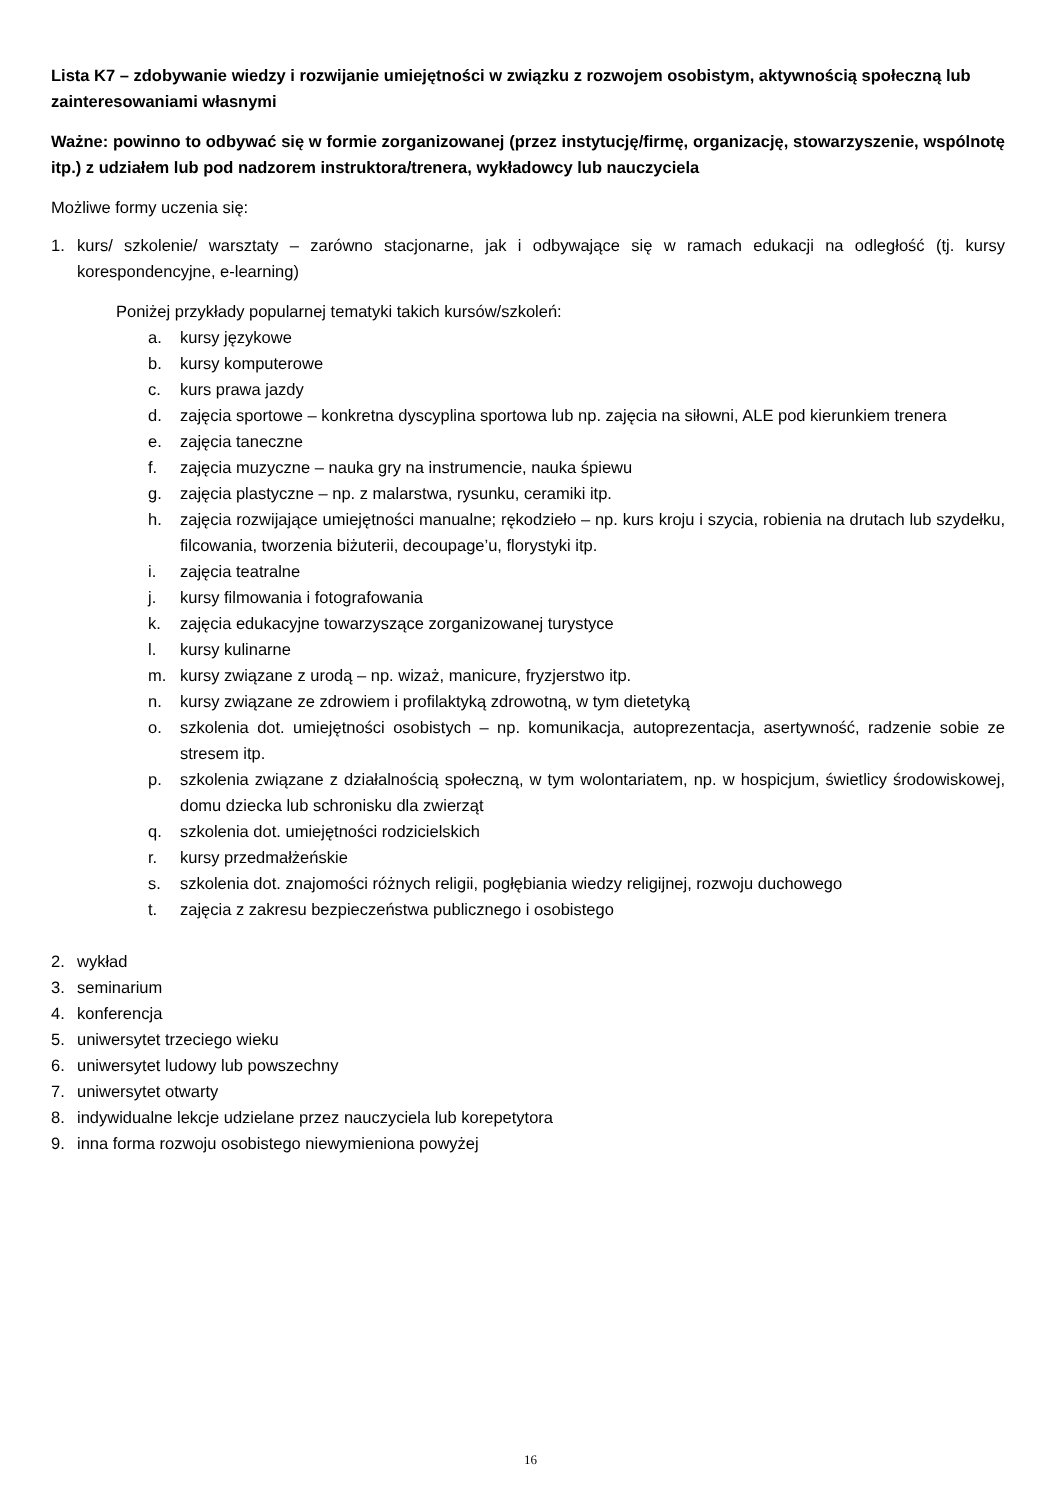Lista K7 – zdobywanie wiedzy i rozwijanie umiejętności w związku z rozwojem osobistym, aktywnością społeczną lub zainteresowaniami własnymi
Ważne: powinno to odbywać się w formie zorganizowanej (przez instytucję/firmę, organizację, stowarzyszenie, wspólnotę itp.) z udziałem lub pod nadzorem instruktora/trenera, wykładowcy lub nauczyciela
Możliwe formy uczenia się:
1. kurs/ szkolenie/ warsztaty – zarówno stacjonarne, jak i odbywające się w ramach edukacji na odległość (tj. kursy korespondencyjne, e-learning)
Poniżej przykłady popularnej tematyki takich kursów/szkoleń:
a. kursy językowe
b. kursy komputerowe
c. kurs prawa jazdy
d. zajęcia sportowe – konkretna dyscyplina sportowa lub np. zajęcia na siłowni, ALE pod kierunkiem trenera
e. zajęcia taneczne
f. zajęcia muzyczne – nauka gry na instrumencie, nauka śpiewu
g. zajęcia plastyczne – np. z malarstwa, rysunku, ceramiki itp.
h. zajęcia rozwijające umiejętności manualne; rękodzieło – np. kurs kroju i szycia, robienia na drutach lub szydełku, filcowania, tworzenia biżuterii, decoupage’u, florystyki itp.
i. zajęcia teatralne
j. kursy filmowania i fotografowania
k. zajęcia edukacyjne towarzyszące zorganizowanej turystyce
l. kursy kulinarne
m. kursy związane z urodą – np. wizaż, manicure, fryzjerstwo itp.
n. kursy związane ze zdrowiem i profilaktyką zdrowotną, w tym dietetyką
o. szkolenia dot. umiejętności osobistych – np. komunikacja, autoprezentacja, asertywność, radzenie sobie ze stresem itp.
p. szkolenia związane z działalnością społeczną, w tym wolontariatem, np. w hospicjum, świetlicy środowiskowej, domu dziecka lub schronisku dla zwierząt
q. szkolenia dot. umiejętności rodzicielskich
r. kursy przedmałżeńskie
s. szkolenia dot. znajomości różnych religii, pogłębiania wiedzy religijnej, rozwoju duchowego
t. zajęcia z zakresu bezpieczeństwa publicznego i osobistego
2. wykład
3. seminarium
4. konferencja
5. uniwersytet trzeciego wieku
6. uniwersytet ludowy lub powszechny
7. uniwersytet otwarty
8. indywidualne lekcje udzielane przez nauczyciela lub korepetytora
9. inna forma rozwoju osobistego niewymieniona powyżej
16